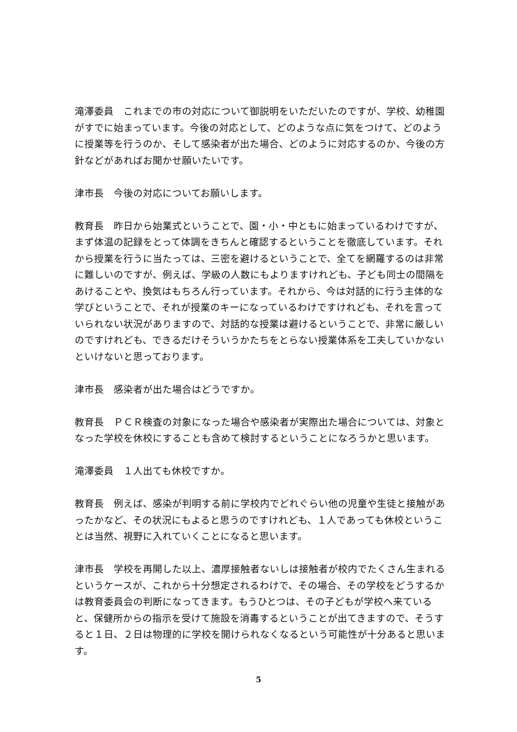滝澤委員　これまでの市の対応について御説明をいただいたのですが、学校、幼稚園がすでに始まっています。今後の対応として、どのような点に気をつけて、どのように授業等を行うのか、そして感染者が出た場合、どのように対応するのか、今後の方針などがあればお聞かせ願いたいです。
津市長　今後の対応についてお願いします。
教育長　昨日から始業式ということで、園・小・中ともに始まっているわけですが、まず体温の記録をとって体調をきちんと確認するということを徹底しています。それから授業を行うに当たっては、三密を避けるということで、全てを網羅するのは非常に難しいのですが、例えば、学級の人数にもよりますけれども、子ども同士の間隔をあけることや、換気はもちろん行っています。それから、今は対話的に行う主体的な学びということで、それが授業のキーになっているわけですけれども、それを言っていられない状況がありますので、対話的な授業は避けるということで、非常に厳しいのですけれども、できるだけそういうかたちをとらない授業体系を工夫していかないといけないと思っております。
津市長　感染者が出た場合はどうですか。
教育長　ＰＣＲ検査の対象になった場合や感染者が実際出た場合については、対象となった学校を休校にすることも含めて検討するということになろうかと思います。
滝澤委員　１人出ても休校ですか。
教育長　例えば、感染が判明する前に学校内でどれぐらい他の児童や生徒と接触があったかなど、その状況にもよると思うのですけれども、１人であっても休校ということは当然、視野に入れていくことになると思います。
津市長　学校を再開した以上、濃厚接触者ないしは接触者が校内でたくさん生まれるというケースが、これから十分想定されるわけで、その場合、その学校をどうするかは教育委員会の判断になってきます。もうひとつは、その子どもが学校へ来ていると、保健所からの指示を受けて施設を消毒するということが出てきますので、そうすると１日、２日は物理的に学校を開けられなくなるという可能性が十分あると思います。
5